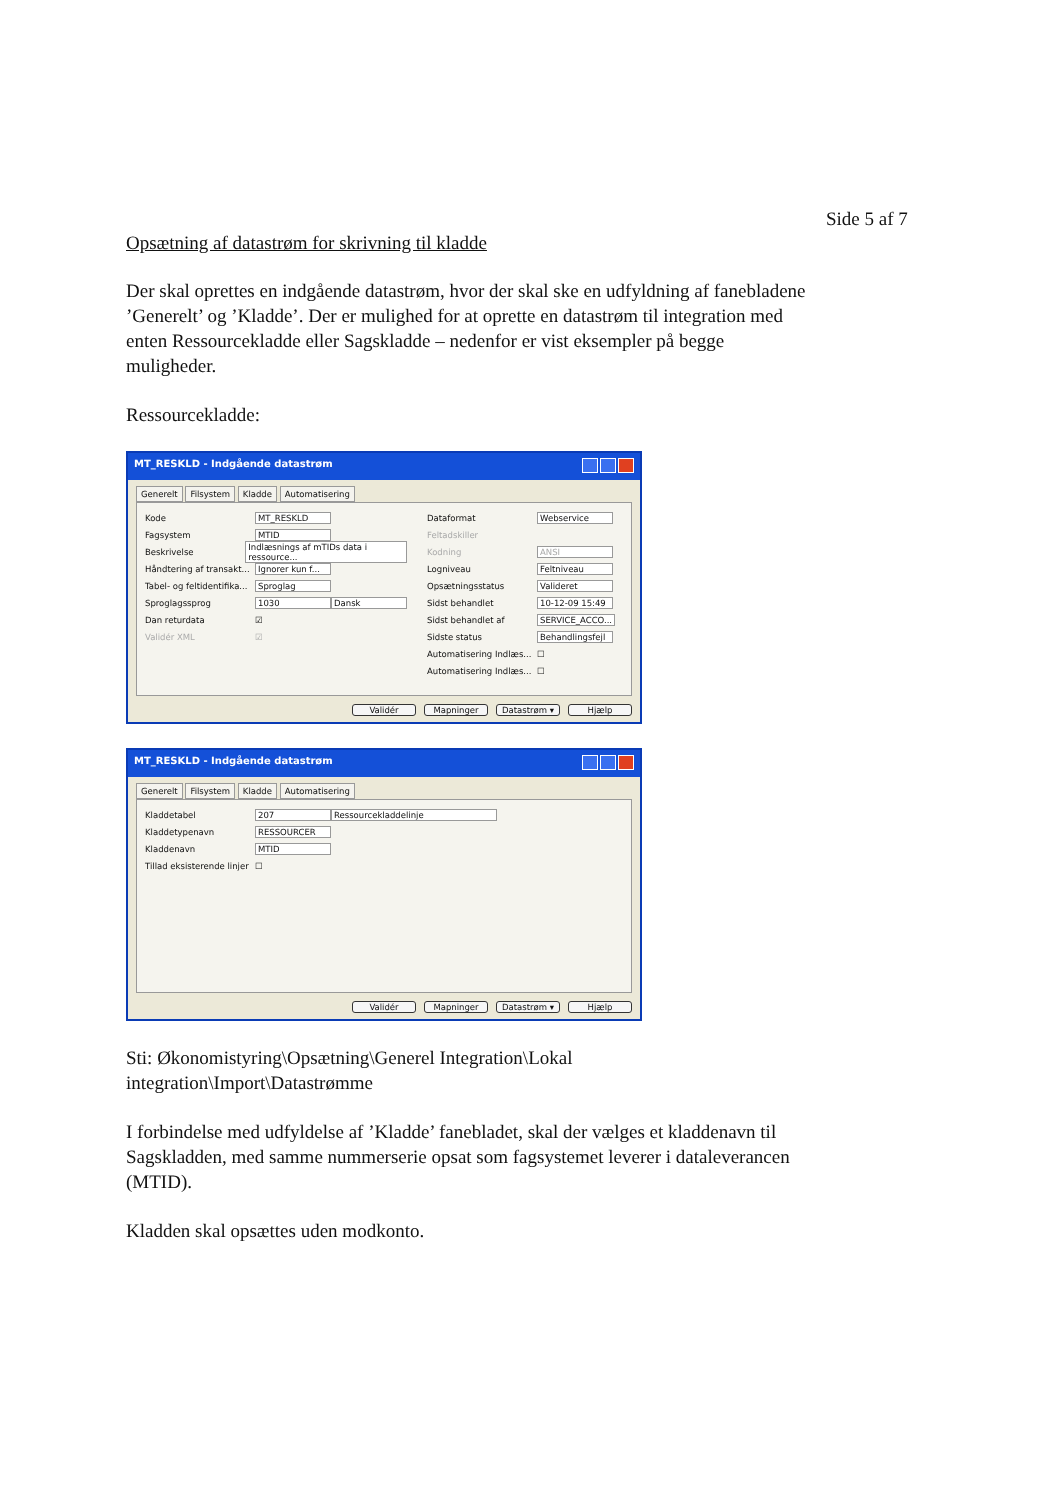Side 5 af 7
Opsætning af datastrøm for skrivning til kladde
Der skal oprettes en indgående datastrøm, hvor der skal ske en udfyldning af fanebladene ’Generelt’ og ’Kladde’. Der er mulighed for at oprette en datastrøm til integration med enten Ressourcekladde eller Sagskladde – nedenfor er vist eksempler på begge muligheder.
Ressourcekladde:
MT_RESKLD - Indgående datastrøm
Generelt Filsystem Kladde Automatisering
Kode MT_RESKLD
Fagsystem MTID
Beskrivelse Indlæsnings af mTIDs data i ressource...
Håndtering af transakt... Ignorer kun f...
Tabel- og feltidentifika... Sproglag
Sproglagssprog 1030 Dansk
Dan returdata ☑
Validér XML ☑
Dataformat Webservice
Feltadskiller
Kodning ANSI
Logniveau Feltniveau
Opsætningsstatus Valideret
Sidst behandlet 10-12-09 15:49
Sidst behandlet af SERVICE_ACCO...
Sidste status Behandlingsfejl
Automatisering Indlæs... ☐
Automatisering Indlæs... ☐
Validér Mapninger Datastrøm ▾ Hjælp
MT_RESKLD - Indgående datastrøm
Generelt Filsystem Kladde Automatisering
Kladdetabel 207 Ressourcekladdelinje
Kladdetypenavn RESSOURCER
Kladdenavn MTID
Tillad eksisterende linjer ☐
Validér Mapninger Datastrøm ▾ Hjælp
Sti: Økonomistyring\Opsætning\Generel Integration\Lokal integration\Import\Datastrømme
I forbindelse med udfyldelse af ’Kladde’ fanebladet, skal der vælges et kladdenavn til Sagskladden, med samme nummerserie opsat som fagsystemet leverer i dataleverancen (MTID).
Kladden skal opsættes uden modkonto.